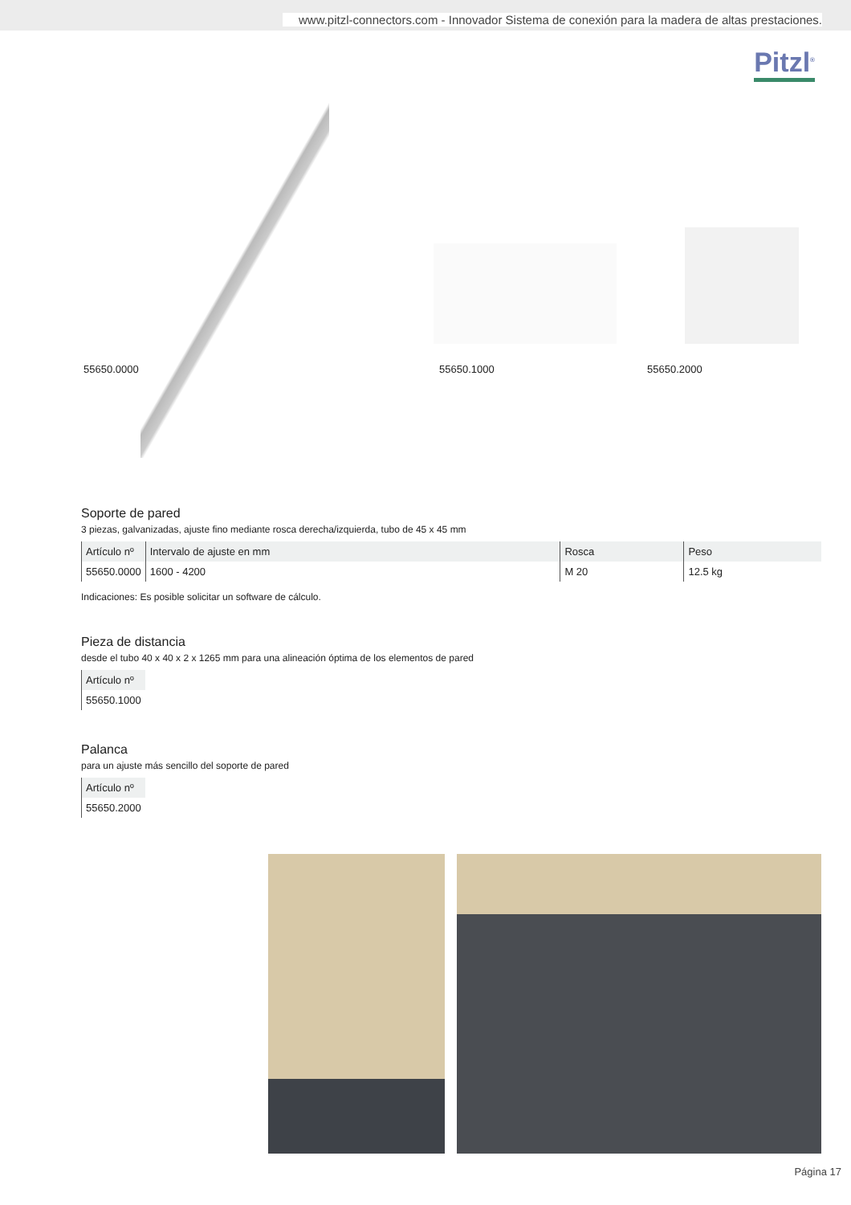www.pitzl-connectors.com - Innovador Sistema de conexión para la madera de altas prestaciones.
Pitzl<sup>®</sup>
55650.0000 55650.1000 55650.2000
Soporte de pared
3 piezas, galvanizadas, ajuste fino mediante rosca derecha/izquierda, tubo de 45 x 45 mm
| Artículo nº | Intervalo de ajuste en mm | Rosca | Peso |
| --- | --- | --- | --- |
| 55650.0000 | 1600 - 4200 | M 20 | 12.5 kg |
Indicaciones: Es posible solicitar un software de cálculo.
Pieza de distancia
desde el tubo 40 x 40 x 2 x 1265 mm para una alineación óptima de los elementos de pared
| Artículo nº |
| --- |
| 55650.1000 |
Palanca
para un ajuste más sencillo del soporte de pared
| Artículo nº |
| --- |
| 55650.2000 |
Página 17